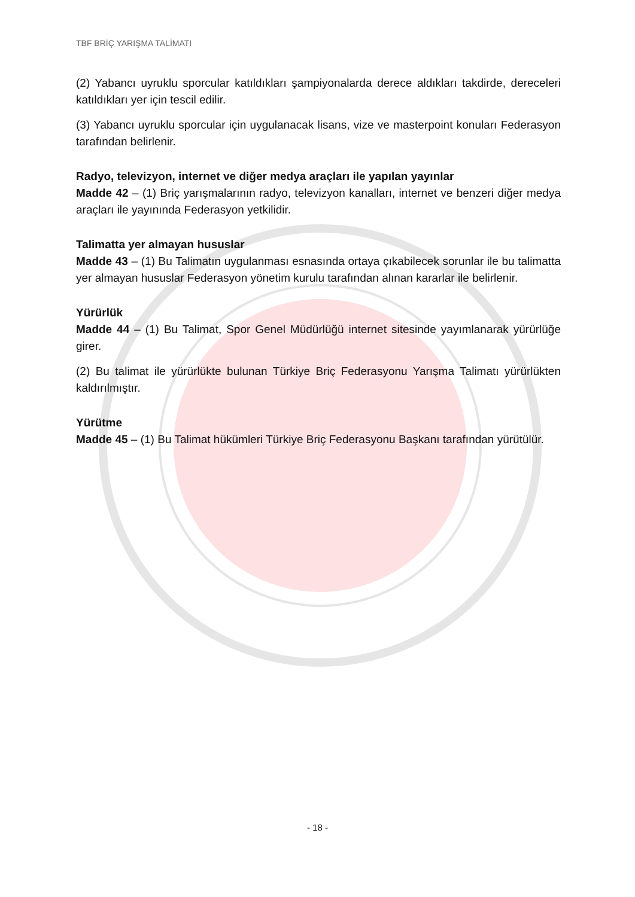TBF BRİÇ YARIŞMA TALİMATI
(2) Yabancı uyruklu sporcular katıldıkları şampiyonalarda derece aldıkları takdirde, dereceleri katıldıkları yer için tescil edilir.
(3) Yabancı uyruklu sporcular için uygulanacak lisans, vize ve masterpoint konuları Federasyon tarafından belirlenir.
Radyo, televizyon, internet ve diğer medya araçları ile yapılan yayınlar
Madde 42 – (1) Briç yarışmalarının radyo, televizyon kanalları, internet ve benzeri diğer medya araçları ile yayınında Federasyon yetkilidir.
Talimatta yer almayan hususlar
Madde 43 – (1) Bu Talimatın uygulanması esnasında ortaya çıkabilecek sorunlar ile bu talimatta yer almayan hususlar Federasyon yönetim kurulu tarafından alınan kararlar ile belirlenir.
Yürürlük
Madde 44 – (1) Bu Talimat, Spor Genel Müdürlüğü internet sitesinde yayımlanarak yürürlüğe girer.
(2) Bu talimat ile yürürlükte bulunan Türkiye Briç Federasyonu Yarışma Talimatı yürürlükten kaldırılmıştır.
Yürütme
Madde 45 – (1) Bu Talimat hükümleri Türkiye Briç Federasyonu Başkanı tarafından yürütülür.
- 18 -